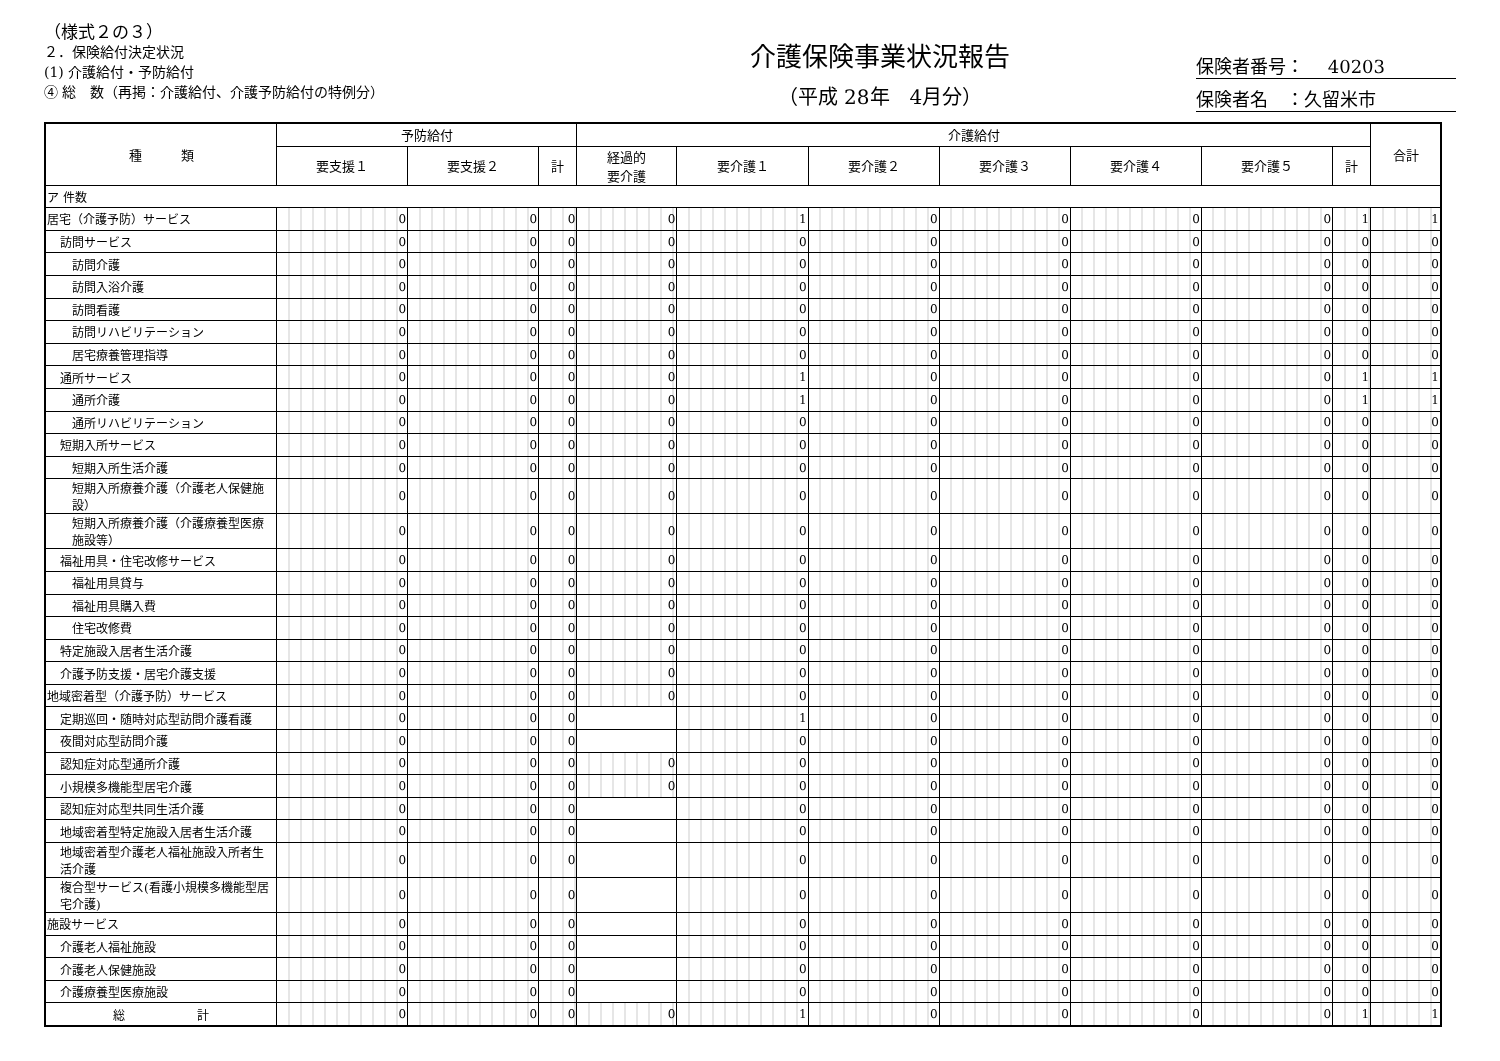（様式２の３）
２．保険給付決定状況
(1) 介護給付・予防給付
④ 総　数（再掲：介護給付、介護予防給付の特例分）
介護保険事業状況報告
（平成 28年　4月分）
保険者番号：　 40203
保険者名　：久留米市
| 種 類 | 予防給付 | | | 介護給付 | | | | | | | 合計 |
| --- | --- | --- | --- | --- | --- | --- | --- | --- | --- | --- | --- |
| | 要支援１ | 要支援２ | 計 | 経過的 要介護 | 要介護１ | 要介護２ | 要介護３ | 要介護４ | 要介護５ | 計 | |
| ア 件数 | | | | | | | | | | | |
| 居宅（介護予防）サービス | 0 | 0 | 0 | 0 | 1 | 0 | 0 | 0 | 0 | 1 | 1 |
| 訪問サービス | 0 | 0 | 0 | 0 | 0 | 0 | 0 | 0 | 0 | 0 | 0 |
| 訪問介護 | 0 | 0 | 0 | 0 | 0 | 0 | 0 | 0 | 0 | 0 | 0 |
| 訪問入浴介護 | 0 | 0 | 0 | 0 | 0 | 0 | 0 | 0 | 0 | 0 | 0 |
| 訪問看護 | 0 | 0 | 0 | 0 | 0 | 0 | 0 | 0 | 0 | 0 | 0 |
| 訪問リハビリテーション | 0 | 0 | 0 | 0 | 0 | 0 | 0 | 0 | 0 | 0 | 0 |
| 居宅療養管理指導 | 0 | 0 | 0 | 0 | 0 | 0 | 0 | 0 | 0 | 0 | 0 |
| 通所サービス | 0 | 0 | 0 | 0 | 1 | 0 | 0 | 0 | 0 | 1 | 1 |
| 通所介護 | 0 | 0 | 0 | 0 | 1 | 0 | 0 | 0 | 0 | 1 | 1 |
| 通所リハビリテーション | 0 | 0 | 0 | 0 | 0 | 0 | 0 | 0 | 0 | 0 | 0 |
| 短期入所サービス | 0 | 0 | 0 | 0 | 0 | 0 | 0 | 0 | 0 | 0 | 0 |
| 短期入所生活介護 | 0 | 0 | 0 | 0 | 0 | 0 | 0 | 0 | 0 | 0 | 0 |
| 短期入所療養介護（介護老人保健施設） | 0 | 0 | 0 | 0 | 0 | 0 | 0 | 0 | 0 | 0 | 0 |
| 短期入所療養介護（介護療養型医療施設等） | 0 | 0 | 0 | 0 | 0 | 0 | 0 | 0 | 0 | 0 | 0 |
| 福祉用具・住宅改修サービス | 0 | 0 | 0 | 0 | 0 | 0 | 0 | 0 | 0 | 0 | 0 |
| 福祉用具貸与 | 0 | 0 | 0 | 0 | 0 | 0 | 0 | 0 | 0 | 0 | 0 |
| 福祉用具購入費 | 0 | 0 | 0 | 0 | 0 | 0 | 0 | 0 | 0 | 0 | 0 |
| 住宅改修費 | 0 | 0 | 0 | 0 | 0 | 0 | 0 | 0 | 0 | 0 | 0 |
| 特定施設入居者生活介護 | 0 | 0 | 0 | 0 | 0 | 0 | 0 | 0 | 0 | 0 | 0 |
| 介護予防支援・居宅介護支援 | 0 | 0 | 0 | 0 | 0 | 0 | 0 | 0 | 0 | 0 | 0 |
| 地域密着型（介護予防）サービス | 0 | 0 | 0 | 0 | 0 | 0 | 0 | 0 | 0 | 0 | 0 |
| 定期巡回・随時対応型訪問介護看護 | 0 | 0 | 0 | | 1 | 0 | 0 | 0 | 0 | 0 | 0 |
| 夜間対応型訪問介護 | 0 | 0 | 0 | | 0 | 0 | 0 | 0 | 0 | 0 | 0 |
| 認知症対応型通所介護 | 0 | 0 | 0 | 0 | 0 | 0 | 0 | 0 | 0 | 0 | 0 |
| 小規模多機能型居宅介護 | 0 | 0 | 0 | 0 | 0 | 0 | 0 | 0 | 0 | 0 | 0 |
| 認知症対応型共同生活介護 | 0 | 0 | 0 | | 0 | 0 | 0 | 0 | 0 | 0 | 0 |
| 地域密着型特定施設入居者生活介護 | 0 | 0 | 0 | | 0 | 0 | 0 | 0 | 0 | 0 | 0 |
| 地域密着型介護老人福祉施設入所者生活介護 | 0 | 0 | 0 | | 0 | 0 | 0 | 0 | 0 | 0 | 0 |
| 複合型サービス(看護小規模多機能型居宅介護) | 0 | 0 | 0 | | 0 | 0 | 0 | 0 | 0 | 0 | 0 |
| 施設サービス | 0 | 0 | 0 | | 0 | 0 | 0 | 0 | 0 | 0 | 0 |
| 介護老人福祉施設 | 0 | 0 | 0 | | 0 | 0 | 0 | 0 | 0 | 0 | 0 |
| 介護老人保健施設 | 0 | 0 | 0 | | 0 | 0 | 0 | 0 | 0 | 0 | 0 |
| 介護療養型医療施設 | 0 | 0 | 0 | | 0 | 0 | 0 | 0 | 0 | 0 | 0 |
| 総 計 | 0 | 0 | 0 | 0 | 1 | 0 | 0 | 0 | 0 | 1 | 1 |